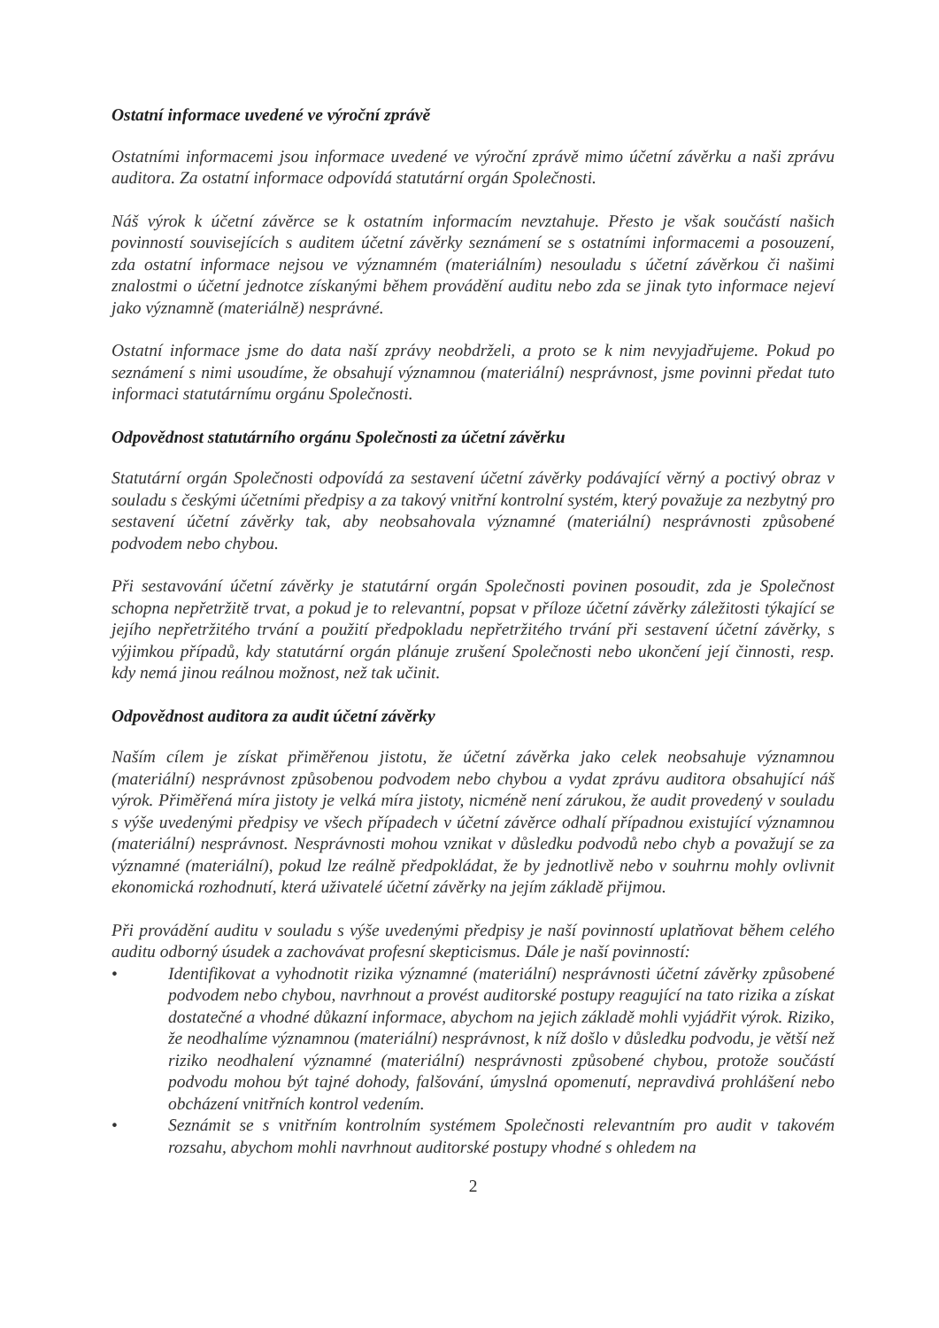Ostatní informace uvedené ve výroční zprávě
Ostatními informacemi jsou informace uvedené ve výroční zprávě mimo účetní závěrku a naši zprávu auditora. Za ostatní informace odpovídá statutární orgán Společnosti.
Náš výrok k účetní závěrce se k ostatním informacím nevztahuje. Přesto je však součástí našich povinností souvisejících s auditem účetní závěrky seznámení se s ostatními informacemi a posouzení, zda ostatní informace nejsou ve významném (materiálním) nesouladu s účetní závěrkou či našimi znalostmi o účetní jednotce získanými během provádění auditu nebo zda se jinak tyto informace nejeví jako významně (materiálně) nesprávné.
Ostatní informace jsme do data naší zprávy neobdrželi, a proto se k nim nevyjadřujeme. Pokud po seznámení s nimi usoudíme, že obsahují významnou (materiální) nesprávnost, jsme povinni předat tuto informaci statutárnímu orgánu Společnosti.
Odpovědnost statutárního orgánu Společnosti za účetní závěrku
Statutární orgán Společnosti odpovídá za sestavení účetní závěrky podávající věrný a poctivý obraz v souladu s českými účetními předpisy a za takový vnitřní kontrolní systém, který považuje za nezbytný pro sestavení účetní závěrky tak, aby neobsahovala významné (materiální) nesprávnosti způsobené podvodem nebo chybou.
Při sestavování účetní závěrky je statutární orgán Společnosti povinen posoudit, zda je Společnost schopna nepřetržitě trvat, a pokud je to relevantní, popsat v příloze účetní závěrky záležitosti týkající se jejího nepřetržitého trvání a použití předpokladu nepřetržitého trvání při sestavení účetní závěrky, s výjimkou případů, kdy statutární orgán plánuje zrušení Společnosti nebo ukončení její činnosti, resp. kdy nemá jinou reálnou možnost, než tak učinit.
Odpovědnost auditora za audit účetní závěrky
Naším cílem je získat přiměřenou jistotu, že účetní závěrka jako celek neobsahuje významnou (materiální) nesprávnost způsobenou podvodem nebo chybou a vydat zprávu auditora obsahující náš výrok. Přiměřená míra jistoty je velká míra jistoty, nicméně není zárukou, že audit provedený v souladu s výše uvedenými předpisy ve všech případech v účetní závěrce odhalí případnou existující významnou (materiální) nesprávnost. Nesprávnosti mohou vznikat v důsledku podvodů nebo chyb a považují se za významné (materiální), pokud lze reálně předpokládat, že by jednotlivě nebo v souhrnu mohly ovlivnit ekonomická rozhodnutí, která uživatelé účetní závěrky na jejím základě přijmou.
Při provádění auditu v souladu s výše uvedenými předpisy je naší povinností uplatňovat během celého auditu odborný úsudek a zachovávat profesní skepticismus. Dále je naší povinností:
• Identifikovat a vyhodnotit rizika významné (materiální) nesprávnosti účetní závěrky způsobené podvodem nebo chybou, navrhnout a provést auditorské postupy reagující na tato rizika a získat dostatečné a vhodné důkazní informace, abychom na jejich základě mohli vyjádřit výrok. Riziko, že neodhalíme významnou (materiální) nesprávnost, k níž došlo v důsledku podvodu, je větší než riziko neodhalení významné (materiální) nesprávnosti způsobené chybou, protože součástí podvodu mohou být tajné dohody, falšování, úmyslná opomenutí, nepravdivá prohlášení nebo obcházení vnitřních kontrol vedením.
• Seznámit se s vnitřním kontrolním systémem Společnosti relevantním pro audit v takovém rozsahu, abychom mohli navrhnout auditorské postupy vhodné s ohledem na
2